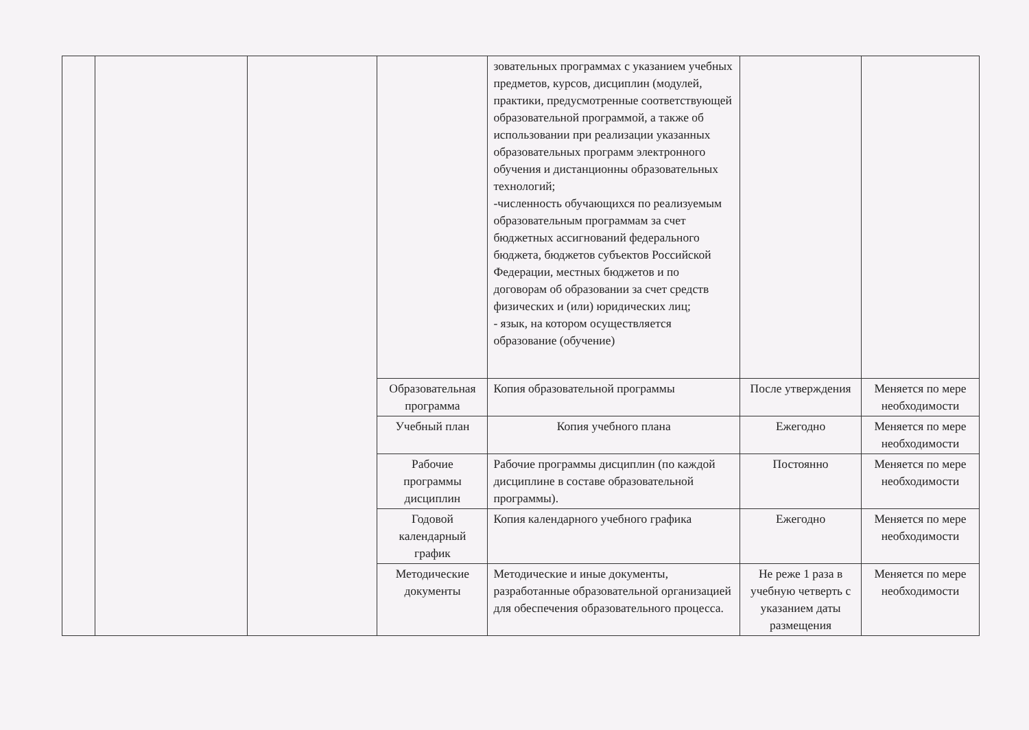| | | | | зовательных программах с указанием учебных предметов, курсов, дисциплин (модулей, практики, предусмотренные соответствующей образовательной программой, а также об использовании при реализации указанных образовательных программ электронного обучения и дистанционны образовательных технологий; -численность обучающихся по реализуемым образовательным программам за счет бюджетных ассигнований федерального бюджета, бюджетов субъектов Российской Федерации, местных бюджетов и по договорам об образовании за счет средств физических и (или) юридических лиц; - язык, на котором осуществляется образование (обучение) | | |
| | | | Образовательная программа | Копия образовательной программы | После утверждения | Меняется по мере необходимости |
| | | | Учебный план | Копия учебного плана | Ежегодно | Меняется по мере необходимости |
| | | | Рабочие программы дисциплин | Рабочие программы дисциплин (по каждой дисциплине в составе образовательной программы). | Постоянно | Меняется по мере необходимости |
| | | | Годовой календарный график | Копия календарного учебного графика | Ежегодно | Меняется по мере необходимости |
| | | | Методические документы | Методические и иные документы, разработанные образовательной организацией для обеспечения образовательного процесса. | Не реже 1 раза в учебную четверть с указанием даты размещения | Меняется по мере необходимости |